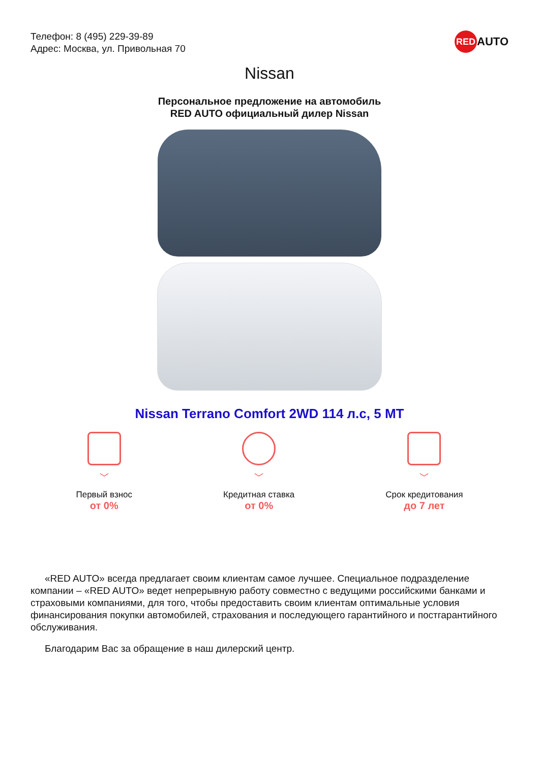Телефон: 8 (495) 229-39-89
Адрес: Москва, ул. Привольная 70
RED AUTO
Nissan
Персональное предложение на автомобиль
RED AUTO официальный дилер Nissan
Nissan Terrano Comfort 2WD 114 л.с, 5 MT
﹀
Первый взнос
от 0%
﹀
Кредитная ставка
от 0%
﹀
Срок кредитования
до 7 лет
«RED AUTO» всегда предлагает своим клиентам самое лучшее. Специальное подразделение компании – «RED AUTO» ведет непрерывную работу совместно с ведущими российскими банками и страховыми компаниями, для того, чтобы предоставить своим клиентам оптимальные условия финансирования покупки автомобилей, страхования и последующего гарантийного и постгарантийного обслуживания.
Благодарим Вас за обращение в наш дилерский центр.